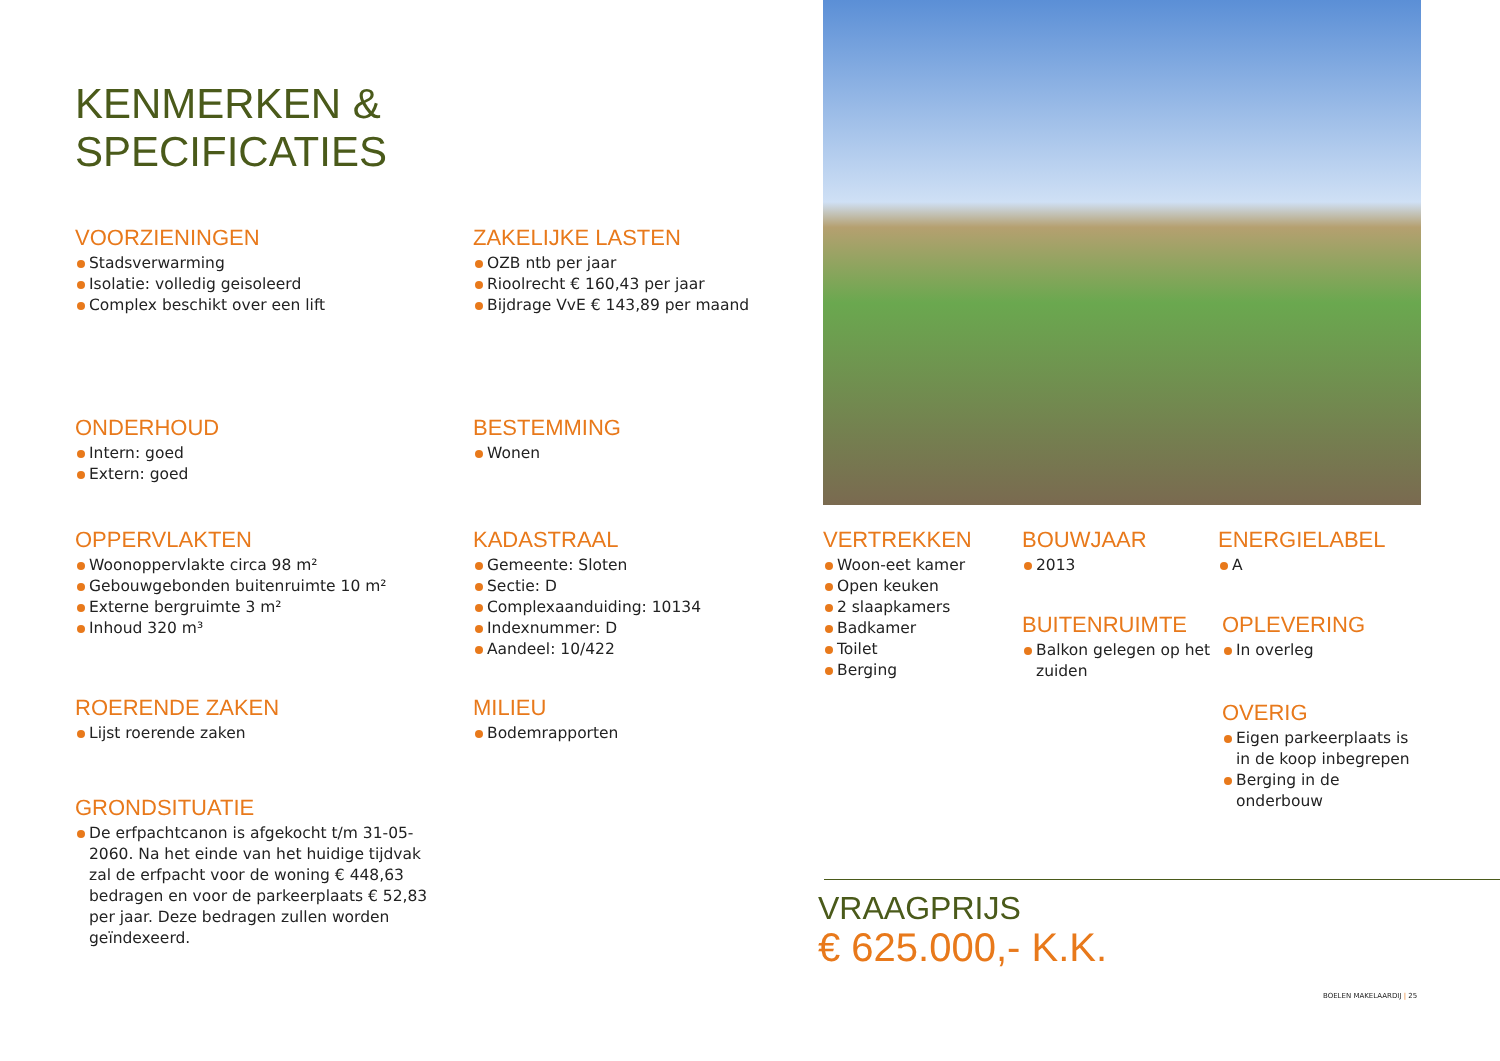KENMERKEN &
SPECIFICATIES
VOORZIENINGEN
Stadsverwarming
Isolatie: volledig geisoleerd
Complex beschikt over een lift
ZAKELIJKE LASTEN
OZB ntb per jaar
Rioolrecht € 160,43 per jaar
Bijdrage VvE € 143,89 per maand
ONDERHOUD
Intern: goed
Extern: goed
BESTEMMING
Wonen
OPPERVLAKTEN
Woonoppervlakte circa 98 m²
Gebouwgebonden buitenruimte 10 m²
Externe bergruimte 3 m²
Inhoud 320 m³
KADASTRAAL
Gemeente: Sloten
Sectie: D
Complexaanduiding: 10134
Indexnummer: D
Aandeel: 10/422
VERTREKKEN
Woon-eet kamer
Open keuken
2 slaapkamers
Badkamer
Toilet
Berging
BOUWJAAR
2013
ENERGIELABEL
A
BUITENRUIMTE
Balkon gelegen op het zuiden
OPLEVERING
In overleg
OVERIG
Eigen parkeerplaats is in de koop inbegrepen
Berging in de onderbouw
ROERENDE ZAKEN
Lijst roerende zaken
MILIEU
Bodemrapporten
GRONDSITUATIE
De erfpachtcanon is afgekocht t/m 31-05-2060. Na het einde van het huidige tijdvak zal de erfpacht voor de woning € 448,63 bedragen en voor de parkeerplaats € 52,83 per jaar. Deze bedragen zullen worden geïndexeerd.
VRAAGPRIJS
€ 625.000,- K.K.
BOELEN MAKELAARDIJ | 25